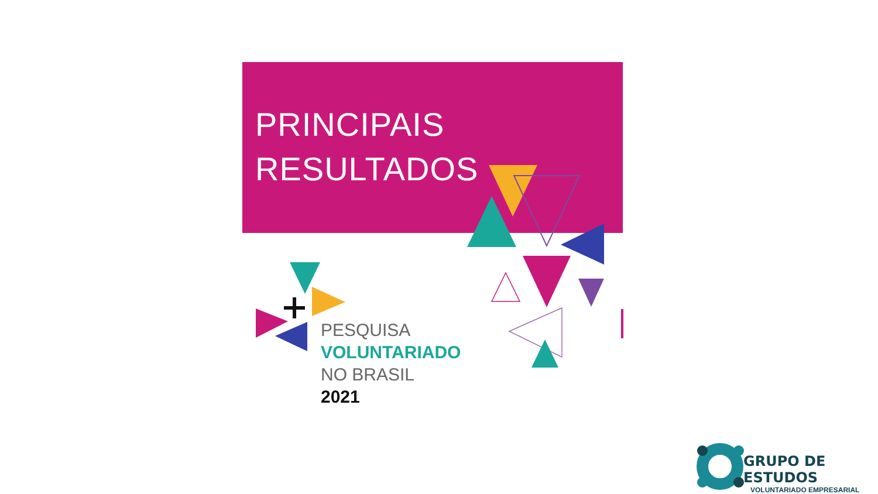PRINCIPAIS
RESULTADOS
PESQUISA
VOLUNTARIADO
NO BRASIL
2021
GRUPO DE ESTUDOS
VOLUNTARIADO EMPRESARIAL